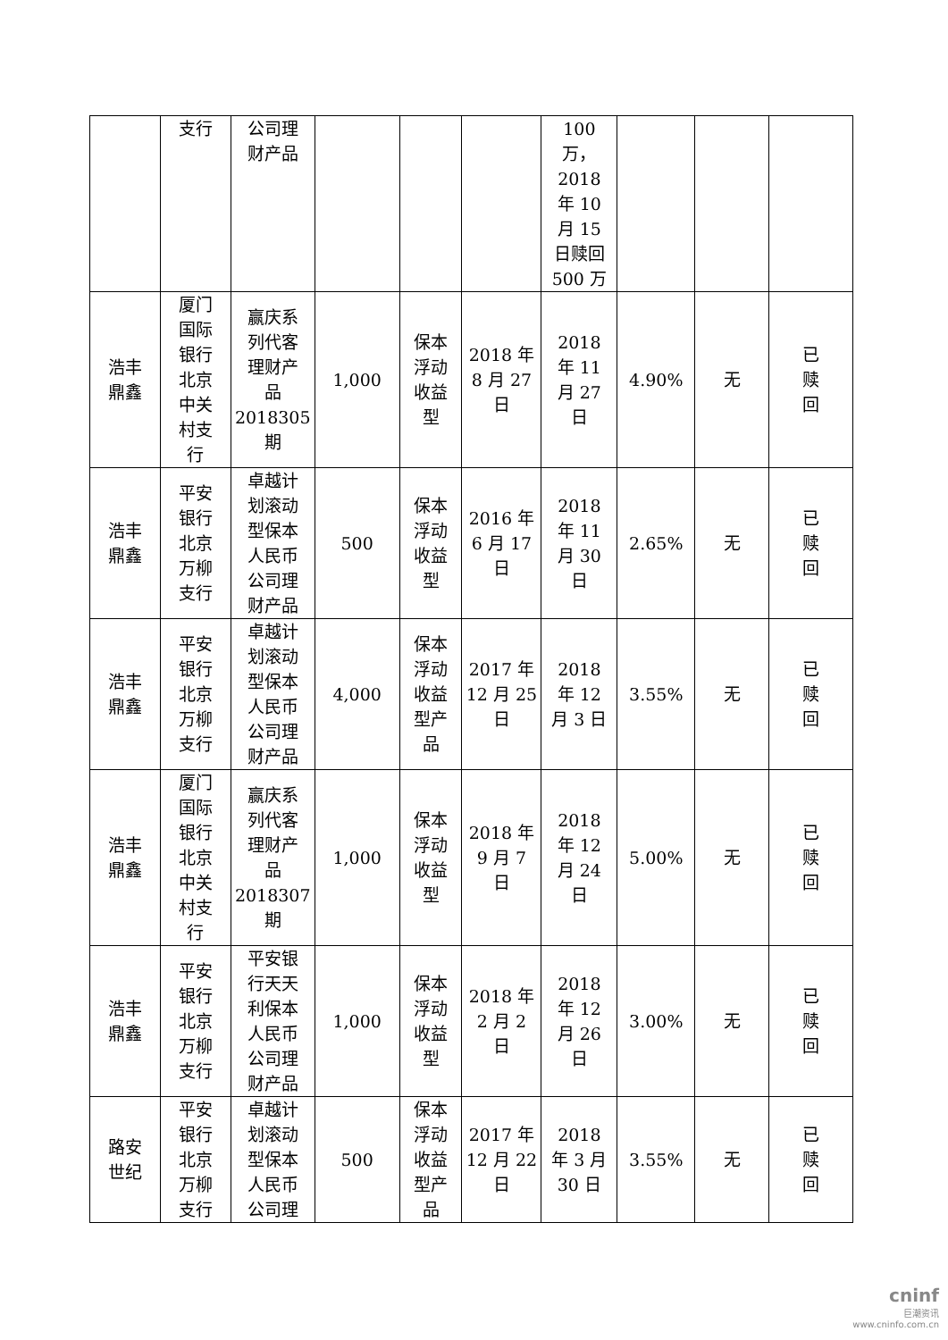| | 支行 | 公司理 财产品 | | | | 100 万， 2018 年 10 月 15 日赎回 500 万 | | | |
| 浩丰 鼎鑫 | 厦门 国际 银行 北京 中关 村支 行 | 赢庆系 列代客 理财产 品 2018305 期 | 1,000 | 保本 浮动 收益 型 | 2018 年 8 月 27 日 | 2018 年 11 月 27 日 | 4.90% | 无 | 已 赎 回 |
| 浩丰 鼎鑫 | 平安 银行 北京 万柳 支行 | 卓越计 划滚动 型保本 人民币 公司理 财产品 | 500 | 保本 浮动 收益 型 | 2016 年 6 月 17 日 | 2018 年 11 月 30 日 | 2.65% | 无 | 已 赎 回 |
| 浩丰 鼎鑫 | 平安 银行 北京 万柳 支行 | 卓越计 划滚动 型保本 人民币 公司理 财产品 | 4,000 | 保本 浮动 收益 型产 品 | 2017 年 12 月 25 日 | 2018 年 12 月 3 日 | 3.55% | 无 | 已 赎 回 |
| 浩丰 鼎鑫 | 厦门 国际 银行 北京 中关 村支 行 | 赢庆系 列代客 理财产 品 2018307 期 | 1,000 | 保本 浮动 收益 型 | 2018 年 9 月 7 日 | 2018 年 12 月 24 日 | 5.00% | 无 | 已 赎 回 |
| 浩丰 鼎鑫 | 平安 银行 北京 万柳 支行 | 平安银 行天天 利保本 人民币 公司理 财产品 | 1,000 | 保本 浮动 收益 型 | 2018 年 2 月 2 日 | 2018 年 12 月 26 日 | 3.00% | 无 | 已 赎 回 |
| 路安 世纪 | 平安 银行 北京 万柳 支行 | 卓越计 划滚动 型保本 人民币 公司理 | 500 | 保本 浮动 收益 型产 品 | 2017 年 12 月 22 日 | 2018 年 3 月 30 日 | 3.55% | 无 | 已 赎 回 |
cninf
巨潮资讯
www.cninfo.com.cn